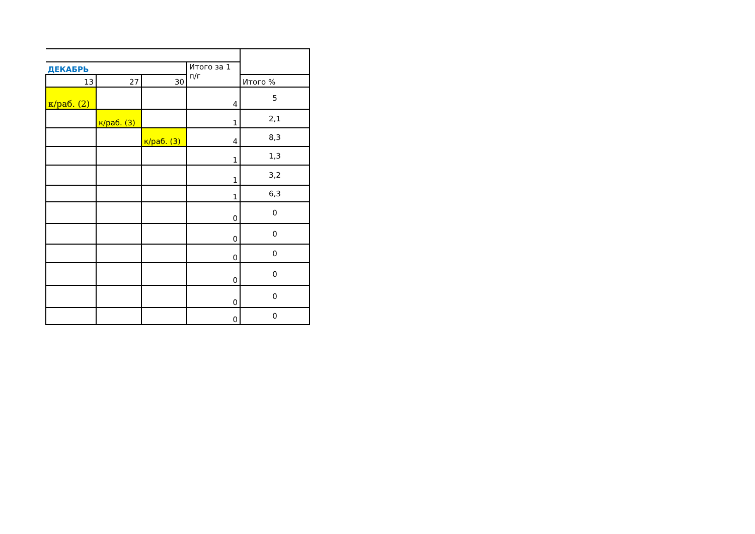| ДЕКАБРЬ | | | Итого за 1 п/г | |
| 13 | 27 | 30 | | Итого % |
| к/раб. (2) | | | 4 | 5 |
| | к/раб. (3) | | 1 | 2,1 |
| | | к/раб. (3) | 4 | 8,3 |
| | | | 1 | 1,3 |
| | | | 1 | 3,2 |
| | | | 1 | 6,3 |
| | | | 0 | 0 |
| | | | 0 | 0 |
| | | | 0 | 0 |
| | | | 0 | 0 |
| | | | 0 | 0 |
| | | | 0 | 0 |